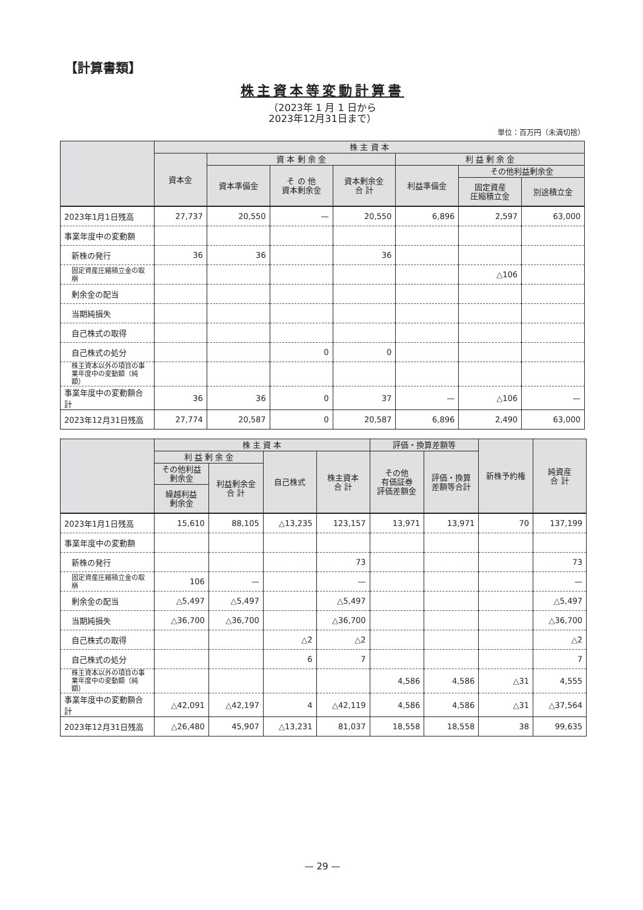【計算書類】
株主資本等変動計算書
（2023年 1 月 1 日から
2023年12月31日まで）
単位：百万円（未満切捨）
| | 株 主 資 本 | | | | | | |
| --- | --- | --- | --- | --- | --- | --- | --- |
| | 資本金 | 資 本 剰 余 金 | | | 利 益 剰 余 金 | | |
| | | 資本準備金 | そ の 他 資本剰余金 | 資本剰余金 合 計 | 利益準備金 | その他利益剰余金 | |
| | | | | | | 固定資産 圧縮積立金 | 別途積立金 |
| 2023年1月1日残高 | 27,737 | 20,550 | — | 20,550 | 6,896 | 2,597 | 63,000 |
| 事業年度中の変動額 | | | | | | | |
| 新株の発行 | 36 | 36 | | 36 | | | |
| 固定資産圧縮積立金の取崩 | | | | | | △106 | |
| 剰余金の配当 | | | | | | | |
| 当期純損失 | | | | | | | |
| 自己株式の取得 | | | | | | | |
| 自己株式の処分 | | | 0 | 0 | | | |
| 株主資本以外の項目の事業年度中の変動額（純額） | | | | | | | |
| 事業年度中の変動額合計 | 36 | 36 | 0 | 37 | — | △106 | — |
| 2023年12月31日残高 | 27,774 | 20,587 | 0 | 20,587 | 6,896 | 2,490 | 63,000 |
| | 株 主 資 本 | | | | 評価・換算差額等 | | 新株予約権 | 純資産 合 計 |
| --- | --- | --- | --- | --- | --- | --- | --- | --- |
| | 利 益 剰 余 金 | | 自己株式 | 株主資本 合 計 | その他 有価証券 評価差額金 | 評価・換算 差額等合計 | | |
| | その他利益 剰余金 | 利益剰余金 合 計 | | | | | | |
| | 繰越利益 剰余金 | | | | | | | |
| 2023年1月1日残高 | 15,610 | 88,105 | △13,235 | 123,157 | 13,971 | 13,971 | 70 | 137,199 |
| 事業年度中の変動額 | | | | | | | | |
| 新株の発行 | | | | 73 | | | | 73 |
| 固定資産圧縮積立金の取崩 | 106 | — | | — | | | | — |
| 剰余金の配当 | △5,497 | △5,497 | | △5,497 | | | | △5,497 |
| 当期純損失 | △36,700 | △36,700 | | △36,700 | | | | △36,700 |
| 自己株式の取得 | | | △2 | △2 | | | | △2 |
| 自己株式の処分 | | | 6 | 7 | | | | 7 |
| 株主資本以外の項目の事業年度中の変動額（純額） | | | | | 4,586 | 4,586 | △31 | 4,555 |
| 事業年度中の変動額合計 | △42,091 | △42,197 | 4 | △42,119 | 4,586 | 4,586 | △31 | △37,564 |
| 2023年12月31日残高 | △26,480 | 45,907 | △13,231 | 81,037 | 18,558 | 18,558 | 38 | 99,635 |
— 29 —